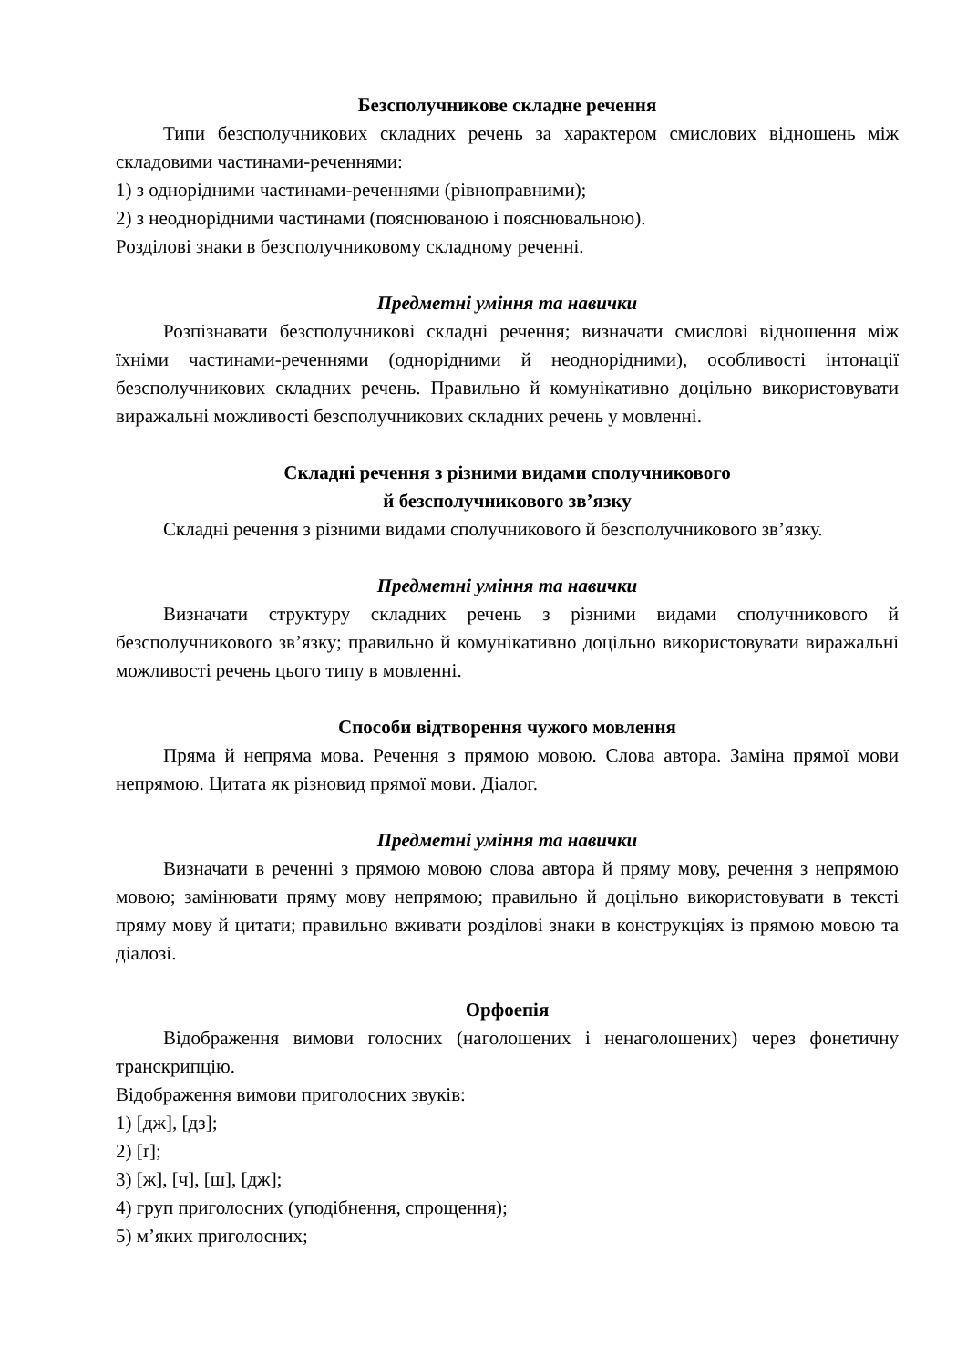Безсполучникове складне речення
Типи безсполучникових складних речень за характером смислових відношень між складовими частинами-реченнями:
1) з однорідними частинами-реченнями (рівноправними);
2) з неоднорідними частинами (пояснюваною і пояснювальною).
Розділові знаки в безсполучниковому складному реченні.
Предметні уміння та навички
Розпізнавати безсполучникові складні речення; визначати смислові відношення між їхніми частинами-реченнями (однорідними й неоднорідними), особливості інтонації безсполучникових складних речень. Правильно й комунікативно доцільно використовувати виражальні можливості безсполучникових складних речень у мовленні.
Складні речення з різними видами сполучникового
й безсполучникового зв’язку
Складні речення з різними видами сполучникового й безсполучникового зв’язку.
Предметні уміння та навички
Визначати структуру складних речень з різними видами сполучникового й безсполучникового зв’язку; правильно й комунікативно доцільно використовувати виражальні можливості речень цього типу в мовленні.
Способи відтворення чужого мовлення
Пряма й непряма мова. Речення з прямою мовою. Слова автора. Заміна прямої мови непрямою. Цитата як різновид прямої мови. Діалог.
Предметні уміння та навички
Визначати в реченні з прямою мовою слова автора й пряму мову, речення з непрямою мовою; замінювати пряму мову непрямою; правильно й доцільно використовувати в тексті пряму мову й цитати; правильно вживати розділові знаки в конструкціях із прямою мовою та діалозі.
Орфоепія
Відображення вимови голосних (наголошених і ненаголошених) через фонетичну транскрипцію.
Відображення вимови приголосних звуків:
1) [дж], [дз];
2) [ґ];
3) [ж], [ч], [ш], [дж];
4) груп приголосних (уподібнення, спрощення);
5) м’яких приголосних;